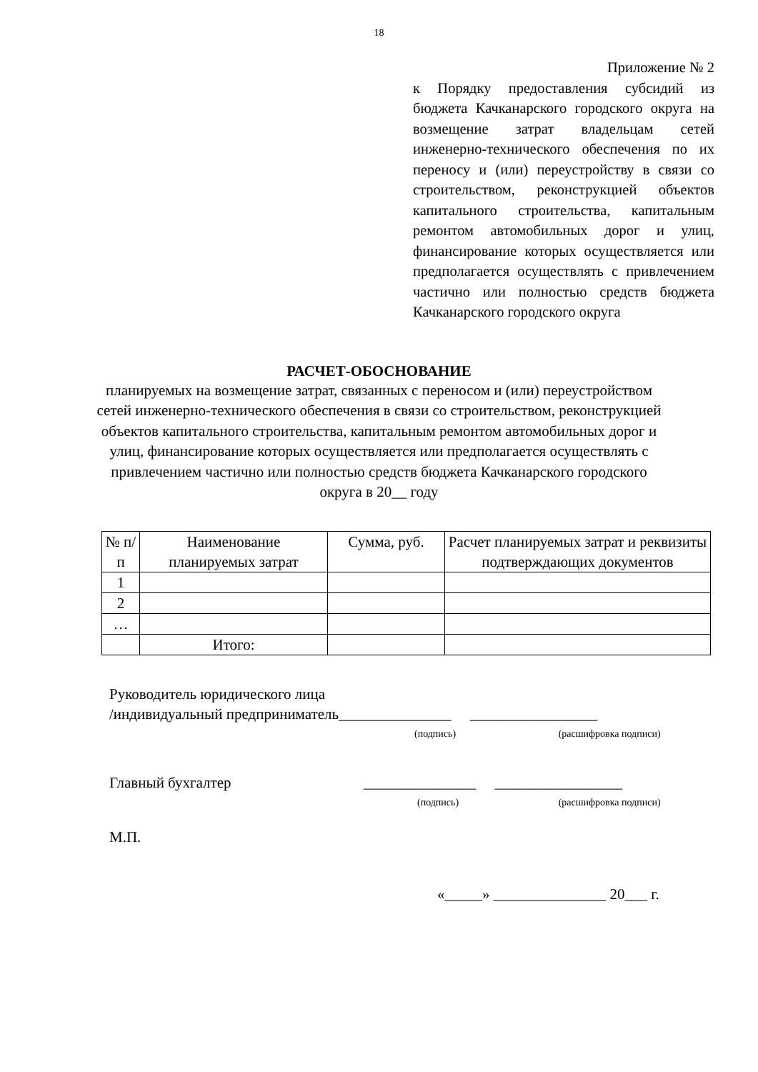18
Приложение № 2
к Порядку предоставления субсидий из бюджета Качканарского городского округа на возмещение затрат владельцам сетей инженерно-технического обеспечения по их переносу и (или) переустройству в связи со строительством, реконструкцией объектов капитального строительства, капитальным ремонтом автомобильных дорог и улиц, финансирование которых осуществляется или предполагается осуществлять с привлечением частично или полностью средств бюджета Качканарского городского округа
РАСЧЕТ-ОБОСНОВАНИЕ
планируемых на возмещение затрат, связанных с переносом и (или) переустройством сетей инженерно-технического обеспечения в связи со строительством, реконструкцией объектов капитального строительства, капитальным ремонтом автомобильных дорог и улиц, финансирование которых осуществляется или предполагается осуществлять с привлечением частично или полностью средств бюджета Качканарского городского округа в 20__ году
| № п/п | Наименование планируемых затрат | Сумма, руб. | Расчет планируемых затрат и реквизиты подтверждающих документов |
| --- | --- | --- | --- |
| 1 | | | |
| 2 | | | |
| … | | | |
| | Итого: | | |
Руководитель юридического лица
/индивидуальный предприниматель_______________ _________________
(подпись) (расшифровка подписи)
Главный бухгалтер _______________ _________________
(подпись) (расшифровка подписи)
М.П.
«_____» _______________ 20___ г.